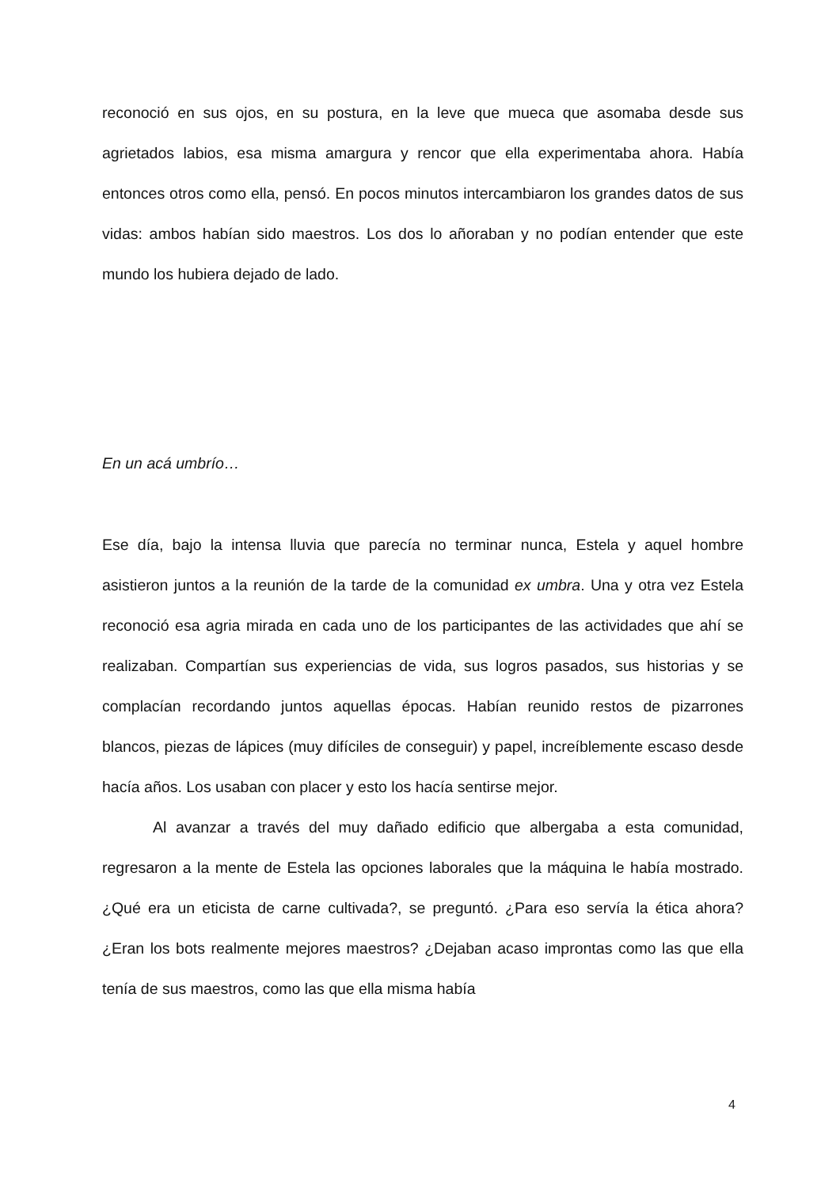reconoció en sus ojos, en su postura, en la leve que mueca que asomaba desde sus agrietados labios, esa misma amargura y rencor que ella experimentaba ahora. Había entonces otros como ella, pensó. En pocos minutos intercambiaron los grandes datos de sus vidas: ambos habían sido maestros. Los dos lo añoraban y no podían entender que este mundo los hubiera dejado de lado.
En un acá umbrío…
Ese día, bajo la intensa lluvia que parecía no terminar nunca, Estela y aquel hombre asistieron juntos a la reunión de la tarde de la comunidad ex umbra. Una y otra vez Estela reconoció esa agria mirada en cada uno de los participantes de las actividades que ahí se realizaban. Compartían sus experiencias de vida, sus logros pasados, sus historias y se complacían recordando juntos aquellas épocas. Habían reunido restos de pizarrones blancos, piezas de lápices (muy difíciles de conseguir) y papel, increíblemente escaso desde hacía años. Los usaban con placer y esto los hacía sentirse mejor.
Al avanzar a través del muy dañado edificio que albergaba a esta comunidad, regresaron a la mente de Estela las opciones laborales que la máquina le había mostrado. ¿Qué era un eticista de carne cultivada?, se preguntó. ¿Para eso servía la ética ahora? ¿Eran los bots realmente mejores maestros? ¿Dejaban acaso improntas como las que ella tenía de sus maestros, como las que ella misma había
4